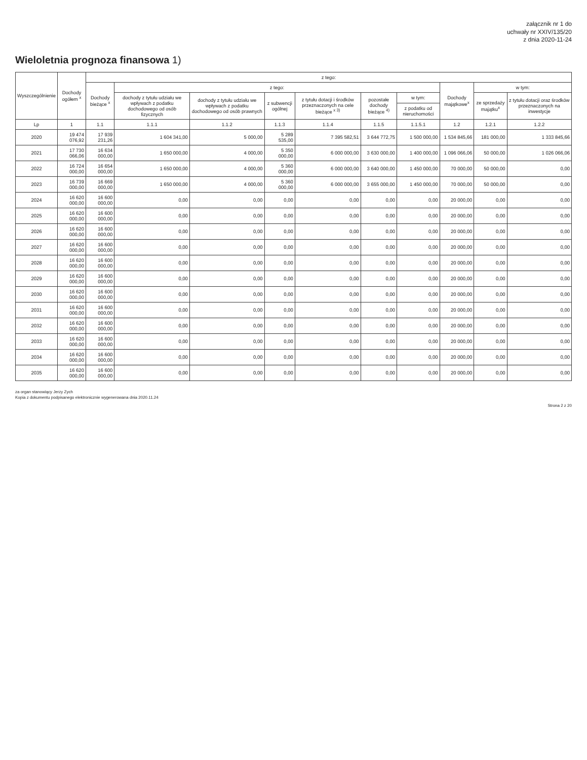załącznik nr 1 do
uchwały nr XXIV/135/20
z dnia 2020-11-24
Wieloletnia prognoza finansowa 1)
| Wyszczególnienie | Dochody ogółem <sup>x</sup> | z tego: | | | | | | | | | |
| --- | --- | --- | --- | --- | --- | --- | --- | --- | --- | --- | --- |
| | | Dochody bieżące <sup>x</sup> | z tego: | | | | | | Dochody majątkowe<sup>x</sup> | w tym: | |
| | | | dochody z tytułu udziału we wpływach z podatku dochodowego od osób fizycznych | dochody z tytułu udziału we wpływach z podatku dochodowego od osób prawnych | z subwencji ogólnej | z tytułu dotacji i środków przeznaczonych na cele bieżące <sup>x 3)</sup> | pozostałe dochody bieżące <sup>4)</sup> | w tym: | | ze sprzedaży majątku<sup>x</sup> | z tytułu dotacji oraz środków przeznaczonych na inwestycje |
| | | | | | | | | z podatku od nieruchomości | | | |
| Lp | 1 | 1.1 | 1.1.1 | 1.1.2 | 1.1.3 | 1.1.4 | 1.1.5 | 1.1.5.1 | 1.2 | 1.2.1 | 1.2.2 |
| 2020 | 19 474 076,92 | 17 939 231,26 | 1 604 341,00 | 5 000,00 | 5 289 535,00 | 7 395 582,51 | 3 644 772,75 | 1 500 000,00 | 1 534 845,66 | 181 000,00 | 1 333 845,66 |
| 2021 | 17 730 066,06 | 16 634 000,00 | 1 650 000,00 | 4 000,00 | 5 350 000,00 | 6 000 000,00 | 3 630 000,00 | 1 400 000,00 | 1 096 066,06 | 50 000,00 | 1 026 066,06 |
| 2022 | 16 724 000,00 | 16 654 000,00 | 1 650 000,00 | 4 000,00 | 5 360 000,00 | 6 000 000,00 | 3 640 000,00 | 1 450 000,00 | 70 000,00 | 50 000,00 | 0,00 |
| 2023 | 16 739 000,00 | 16 669 000,00 | 1 650 000,00 | 4 000,00 | 5 360 000,00 | 6 000 000,00 | 3 655 000,00 | 1 450 000,00 | 70 000,00 | 50 000,00 | 0,00 |
| 2024 | 16 620 000,00 | 16 600 000,00 | 0,00 | 0,00 | 0,00 | 0,00 | 0,00 | 0,00 | 20 000,00 | 0,00 | 0,00 |
| 2025 | 16 620 000,00 | 16 600 000,00 | 0,00 | 0,00 | 0,00 | 0,00 | 0,00 | 0,00 | 20 000,00 | 0,00 | 0,00 |
| 2026 | 16 620 000,00 | 16 600 000,00 | 0,00 | 0,00 | 0,00 | 0,00 | 0,00 | 0,00 | 20 000,00 | 0,00 | 0,00 |
| 2027 | 16 620 000,00 | 16 600 000,00 | 0,00 | 0,00 | 0,00 | 0,00 | 0,00 | 0,00 | 20 000,00 | 0,00 | 0,00 |
| 2028 | 16 620 000,00 | 16 600 000,00 | 0,00 | 0,00 | 0,00 | 0,00 | 0,00 | 0,00 | 20 000,00 | 0,00 | 0,00 |
| 2029 | 16 620 000,00 | 16 600 000,00 | 0,00 | 0,00 | 0,00 | 0,00 | 0,00 | 0,00 | 20 000,00 | 0,00 | 0,00 |
| 2030 | 16 620 000,00 | 16 600 000,00 | 0,00 | 0,00 | 0,00 | 0,00 | 0,00 | 0,00 | 20 000,00 | 0,00 | 0,00 |
| 2031 | 16 620 000,00 | 16 600 000,00 | 0,00 | 0,00 | 0,00 | 0,00 | 0,00 | 0,00 | 20 000,00 | 0,00 | 0,00 |
| 2032 | 16 620 000,00 | 16 600 000,00 | 0,00 | 0,00 | 0,00 | 0,00 | 0,00 | 0,00 | 20 000,00 | 0,00 | 0,00 |
| 2033 | 16 620 000,00 | 16 600 000,00 | 0,00 | 0,00 | 0,00 | 0,00 | 0,00 | 0,00 | 20 000,00 | 0,00 | 0,00 |
| 2034 | 16 620 000,00 | 16 600 000,00 | 0,00 | 0,00 | 0,00 | 0,00 | 0,00 | 0,00 | 20 000,00 | 0,00 | 0,00 |
| 2035 | 16 620 000,00 | 16 600 000,00 | 0,00 | 0,00 | 0,00 | 0,00 | 0,00 | 0,00 | 20 000,00 | 0,00 | 0,00 |
za organ stanowiący Jerzy Zych
Kopia z dokumentu podpisanego elektronicznie wygenerowana dnia 2020.11.24
Strona 2 z 20